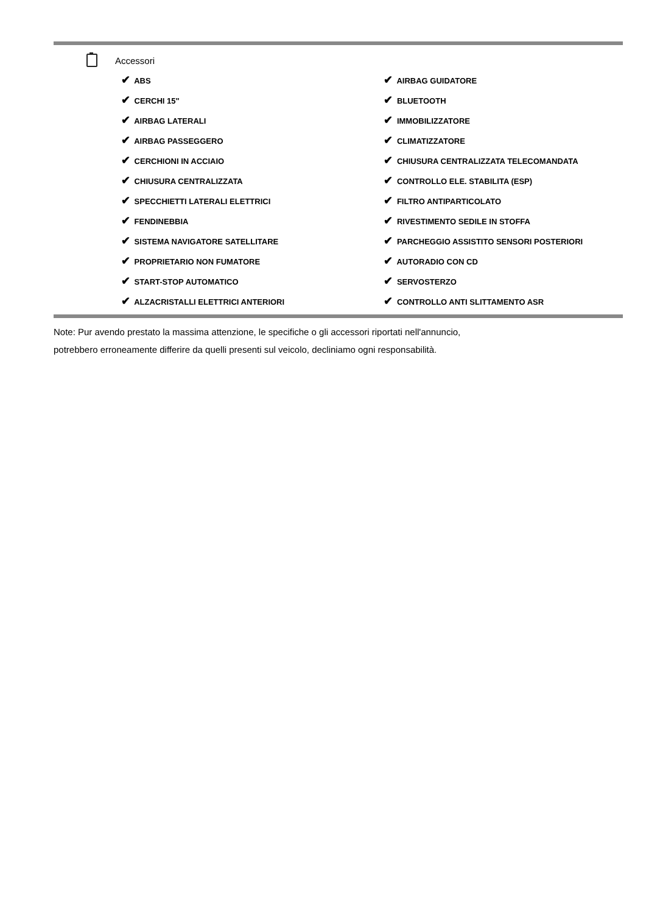Accessori
| ✔ ABS | ✔ AIRBAG GUIDATORE |
| ✔ CERCHI 15" | ✔ BLUETOOTH |
| ✔ AIRBAG LATERALI | ✔ IMMOBILIZZATORE |
| ✔ AIRBAG PASSEGGERO | ✔ CLIMATIZZATORE |
| ✔ CERCHIONI IN ACCIAIO | ✔ CHIUSURA CENTRALIZZATA TELECOMANDATA |
| ✔ CHIUSURA CENTRALIZZATA | ✔ CONTROLLO ELE. STABILITA (ESP) |
| ✔ SPECCHIETTI LATERALI ELETTRICI | ✔ FILTRO ANTIPARTICOLATO |
| ✔ FENDINEBBIA | ✔ RIVESTIMENTO SEDILE IN STOFFA |
| ✔ SISTEMA NAVIGATORE SATELLITARE | ✔ PARCHEGGIO ASSISTITO SENSORI POSTERIORI |
| ✔ PROPRIETARIO NON FUMATORE | ✔ AUTORADIO CON CD |
| ✔ START-STOP AUTOMATICO | ✔ SERVOSTERZO |
| ✔ ALZACRISTALLI ELETTRICI ANTERIORI | ✔ CONTROLLO ANTI SLITTAMENTO ASR |
Note: Pur avendo prestato la massima attenzione, le specifiche o gli accessori riportati nell'annuncio,
potrebbero erroneamente differire da quelli presenti sul veicolo, decliniamo ogni responsabilità.